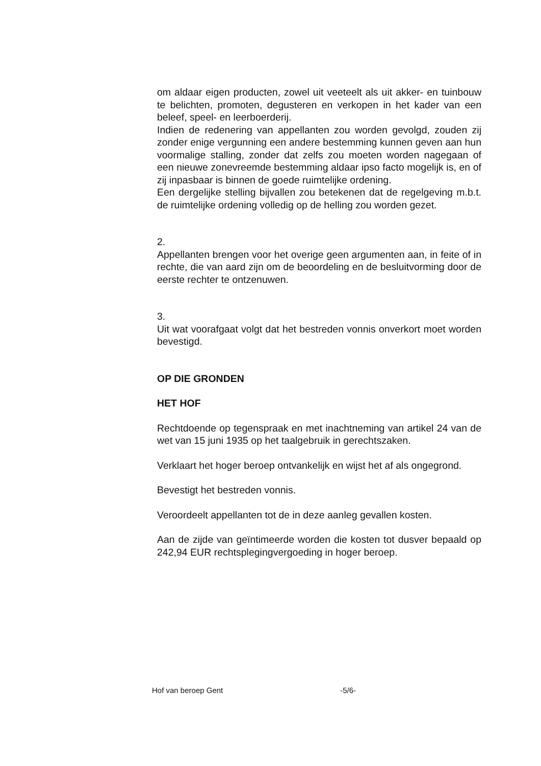om aldaar eigen producten, zowel uit veeteelt als uit akker- en tuinbouw te belichten, promoten, degusteren en verkopen in het kader van een beleef, speel- en leerboerderij.
Indien de redenering van appellanten zou worden gevolgd, zouden zij zonder enige vergunning een andere bestemming kunnen geven aan hun voormalige stalling, zonder dat zelfs zou moeten worden nagegaan of een nieuwe zonevreemde bestemming aldaar ipso facto mogelijk is, en of zij inpasbaar is binnen de goede ruimtelijke ordening.
Een dergelijke stelling bijvallen zou betekenen dat de regelgeving m.b.t. de ruimtelijke ordening volledig op de helling zou worden gezet.
2.
Appellanten brengen voor het overige geen argumenten aan, in feite of in rechte, die van aard zijn om de beoordeling en de besluitvorming door de eerste rechter te ontzenuwen.
3.
Uit wat voorafgaat volgt dat het bestreden vonnis onverkort moet worden bevestigd.
OP DIE GRONDEN
HET HOF
Rechtdoende op tegenspraak en met inachtneming van artikel 24 van de wet van 15 juni 1935 op het taalgebruik in gerechtszaken.
Verklaart het hoger beroep ontvankelijk en wijst het af als ongegrond.
Bevestigt het bestreden vonnis.
Veroordeelt appellanten tot de in deze aanleg gevallen kosten.
Aan de zijde van geïntimeerde worden die kosten tot dusver bepaald op 242,94 EUR rechtsplegingvergoeding in hoger beroep.
Hof van beroep Gent -5/6-